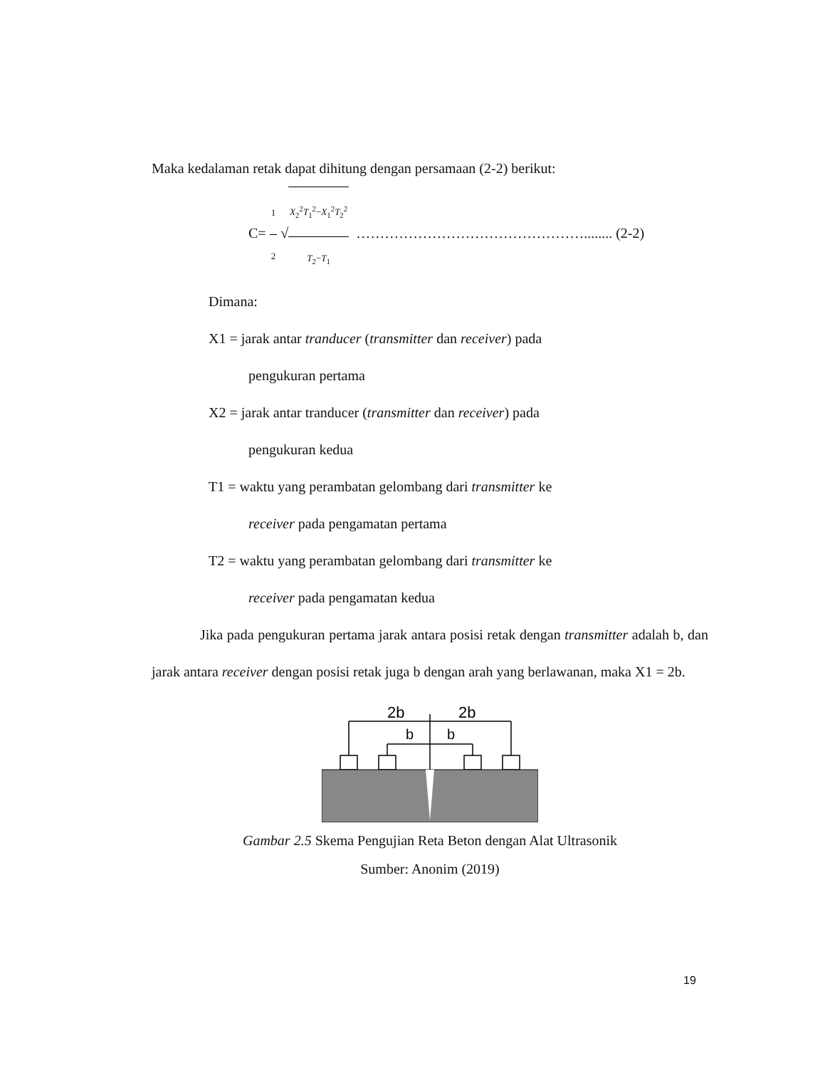Maka kedalaman retak dapat dihitung dengan persamaan (2-2) berikut:
C= 1 2 √X<sub>2</sub><sup>2</sup>T<sub>1</sub><sup>2</sup>−X<sub>1</sub><sup>2</sup>T<sub>2</sub><sup>2</sup> T<sub>2</sub>−T<sub>1</sub> …………………………………………........ (2-2)
Dimana:
X1 = jarak antar tranducer (transmitter dan receiver) pada
pengukuran pertama
X2 = jarak antar tranducer (transmitter dan receiver) pada
pengukuran kedua
T1 = waktu yang perambatan gelombang dari transmitter ke
receiver pada pengamatan pertama
T2 = waktu yang perambatan gelombang dari transmitter ke
receiver pada pengamatan kedua
Jika pada pengukuran pertama jarak antara posisi retak dengan transmitter adalah b, dan jarak antara receiver dengan posisi retak juga b dengan arah yang berlawanan, maka X1 = 2b.
2b
2b
b
b
Gambar 2.5 Skema Pengujian Reta Beton dengan Alat Ultrasonik
Sumber: Anonim (2019)
19